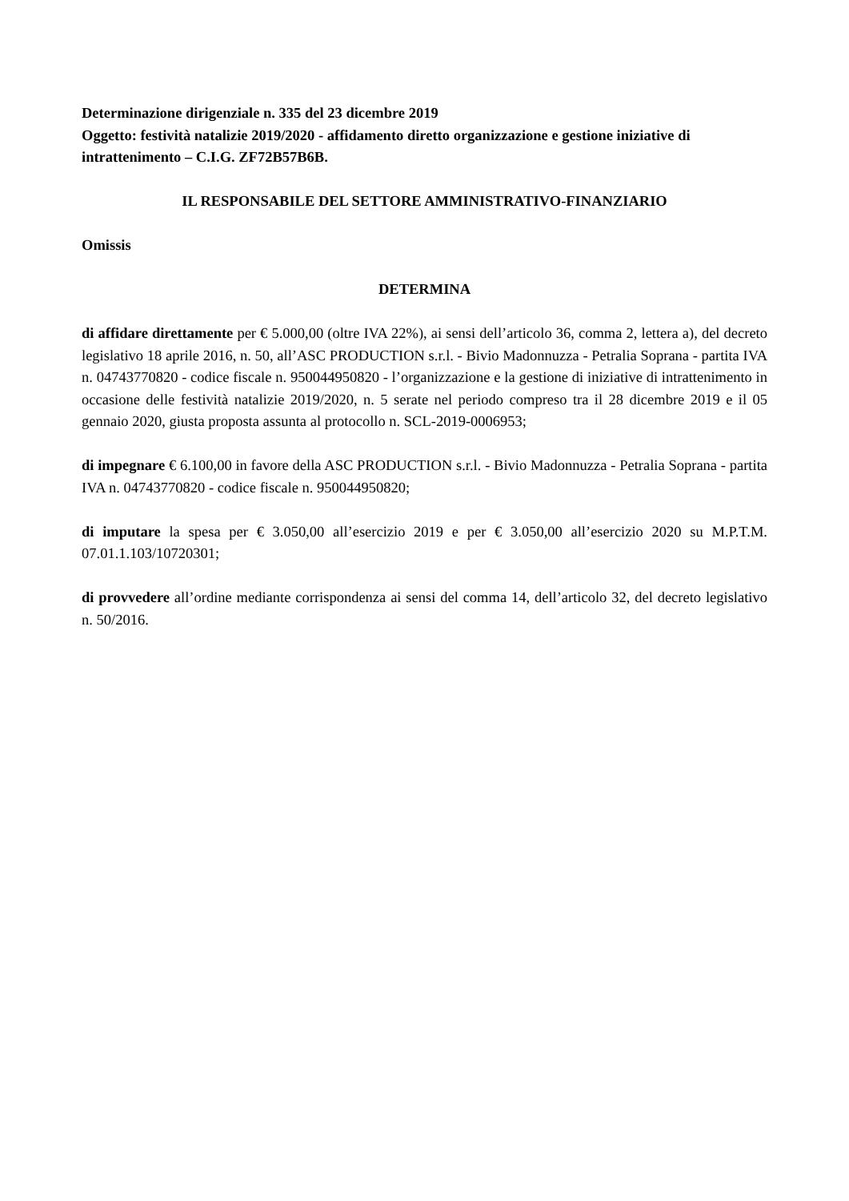Determinazione dirigenziale n. 335 del 23 dicembre 2019
Oggetto: festività natalizie 2019/2020 - affidamento diretto organizzazione e gestione iniziative di intrattenimento – C.I.G. ZF72B57B6B.
IL RESPONSABILE DEL SETTORE AMMINISTRATIVO-FINANZIARIO
Omissis
DETERMINA
di affidare direttamente per € 5.000,00 (oltre IVA 22%), ai sensi dell’articolo 36, comma 2, lettera a), del decreto legislativo 18 aprile 2016, n. 50, all’ASC PRODUCTION s.r.l. - Bivio Madonnuzza - Petralia Soprana - partita IVA n. 04743770820 - codice fiscale n. 950044950820 - l’organizzazione e la gestione di iniziative di intrattenimento in occasione delle festività natalizie 2019/2020, n. 5 serate nel periodo compreso tra il 28 dicembre 2019 e il 05 gennaio 2020, giusta proposta assunta al protocollo n. SCL-2019-0006953;
di impegnare € 6.100,00 in favore della ASC PRODUCTION s.r.l. - Bivio Madonnuzza - Petralia Soprana - partita IVA n. 04743770820 - codice fiscale n. 950044950820;
di imputare la spesa per € 3.050,00 all’esercizio 2019 e per € 3.050,00 all’esercizio 2020 su M.P.T.M. 07.01.1.103/10720301;
di provvedere all’ordine mediante corrispondenza ai sensi del comma 14, dell’articolo 32, del decreto legislativo n. 50/2016.